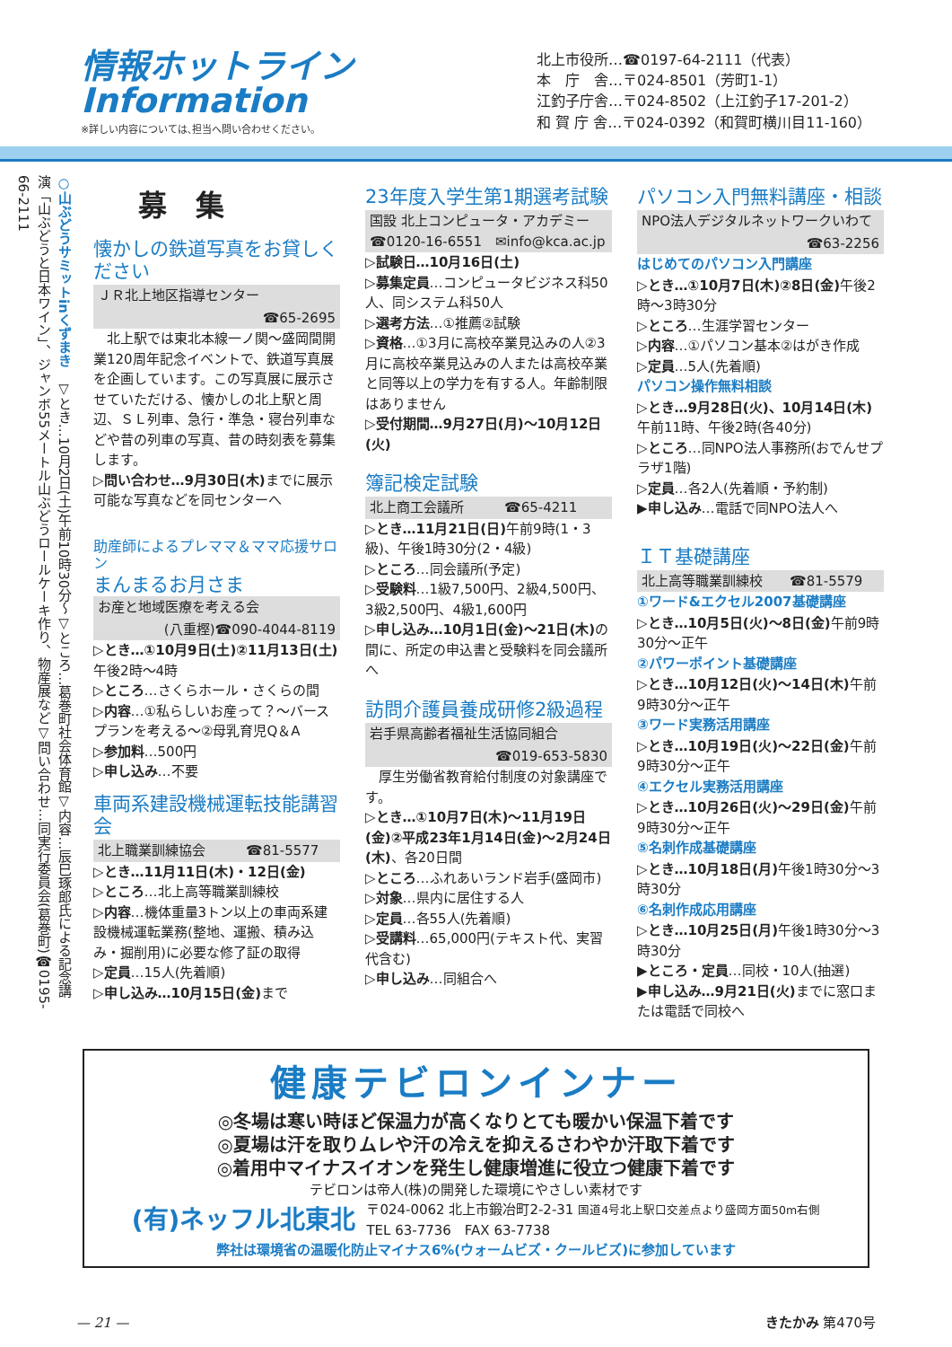情報ホットライン
Information
※詳しい内容については､担当へ問い合わせください。
北上市役所…☎0197-64-2111（代表）
本　庁　舎…〒024-8501（芳町1-1）
江釣子庁舎…〒024-8502（上江釣子17-201-2）
和 賀 庁 舎…〒024-0392（和賀町横川目11-160）
○山ぶどうサミットinくずまき　▽とき…10月2日(土)午前10時30分～▽ところ…葛巻町社会体育館▽内容…辰巳琢郎氏による記念講演「山ぶどうと日本ワイン」、ジャンボ55メートル山ぶどうロールケーキ作り、物産展など▽問い合わせ…同実行委員会(葛巻町)☎0195-66-2111
募　集
懐かしの鉄道写真をお貸しください
ＪＲ北上地区指導センター
☎65-2695
　北上駅では東北本線一ノ関～盛岡間開業120周年記念イベントで、鉄道写真展を企画しています。この写真展に展示させていただける、懐かしの北上駅と周辺、ＳＬ列車、急行・準急・寝台列車などや昔の列車の写真、昔の時刻表を募集します。
▷問い合わせ…9月30日(木) までに展示可能な写真などを同センターへ
助産師によるプレママ＆ママ応援サロン
まんまるお月さま
お産と地域医療を考える会
(八重樫)☎090-4044-8119
▷とき…①10月9日(土)②11月13日(土) 午後2時～4時
▷ところ…さくらホール・さくらの間
▷内容…①私らしいお産って？～バースプランを考える～②母乳育児Q＆A
▷参加料…500円
▷申し込み…不要
車両系建設機械運転技能講習会
北上職業訓練協会　　　☎81-5577
▷とき…11月11日(木)・12日(金)
▷ところ…北上高等職業訓練校
▷内容…機体重量3トン以上の車両系建設機械運転業務(整地、運搬、積み込み・掘削用)に必要な修了証の取得
▷定員…15人(先着順)
▷申し込み…10月15日(金) まで
23年度入学生第1期選考試験
国設 北上コンピュータ・アカデミー
☎0120-16-6551　✉info@kca.ac.jp
▷試験日…10月16日(土)
▷募集定員…コンピュータビジネス科50人、同システム科50人
▷選考方法…①推薦②試験
▷資格…①3月に高校卒業見込みの人②3月に高校卒業見込みの人または高校卒業と同等以上の学力を有する人。年齢制限はありません
▷受付期間…9月27日(月)～10月12日(火)
簿記検定試験
北上商工会議所　　　☎65-4211
▷とき…11月21日(日) 午前9時(1・3級)、午後1時30分(2・4級)
▷ところ…同会議所(予定)
▷受験料…1級7,500円、2級4,500円、3級2,500円、4級1,600円
▷申し込み…10月1日(金)～21日(木) の間に、所定の申込書と受験料を同会議所へ
訪問介護員養成研修2級過程
岩手県高齢者福祉生活協同組合
☎019-653-5830
　厚生労働省教育給付制度の対象講座です。
▷とき…①10月7日(木)～11月19日(金)②平成23年1月14日(金)～2月24日(木)、各20日間
▷ところ…ふれあいランド岩手(盛岡市)
▷対象…県内に居住する人
▷定員…各55人(先着順)
▷受講料…65,000円(テキスト代、実習代含む)
▷申し込み…同組合へ
パソコン入門無料講座・相談
NPO法人デジタルネットワークいわて
☎63-2256
はじめてのパソコン入門講座
▷とき…①10月7日(木)②8日(金) 午後2時～3時30分
▷ところ…生涯学習センター
▷内容…①パソコン基本②はがき作成
▷定員…5人(先着順)
パソコン操作無料相談
▷とき…9月28日(火)、10月14日(木) 午前11時、午後2時(各40分)
▷ところ…同NPO法人事務所(おでんせプラザ1階)
▷定員…各2人(先着順・予約制)
▶申し込み…電話で同NPO法人へ
ＩＴ基礎講座
北上高等職業訓練校　　☎81-5579
①ワード&エクセル2007基礎講座
▷とき…10月5日(火)～8日(金) 午前9時30分～正午
②パワーポイント基礎講座
▷とき…10月12日(火)～14日(木) 午前9時30分～正午
③ワード実務活用講座
▷とき…10月19日(火)～22日(金) 午前9時30分～正午
④エクセル実務活用講座
▷とき…10月26日(火)～29日(金) 午前9時30分～正午
⑤名刺作成基礎講座
▷とき…10月18日(月) 午後1時30分～3時30分
⑥名刺作成応用講座
▷とき…10月25日(月) 午後1時30分～3時30分
▶ところ・定員…同校・10人(抽選)
▶申し込み…9月21日(火) までに窓口または電話で同校へ
健康テビロンインナー
◎冬場は寒い時ほど保温力が高くなりとても暖かい保温下着です
◎夏場は汗を取りムレや汗の冷えを抑えるさわやか汗取下着です
◎着用中マイナスイオンを発生し健康増進に役立つ健康下着です
テビロンは帝人(株)の開発した環境にやさしい素材です
(有)ネッフル北東北 〒024-0062 北上市鍛冶町2-2-31 国道4号北上駅口交差点より盛岡方面50m右側
TEL 63-7736　FAX 63-7738
弊社は環境省の温暖化防止マイナス6%(ウォームビズ・クールビズ)に参加しています
— 21 — きたかみ 第470号